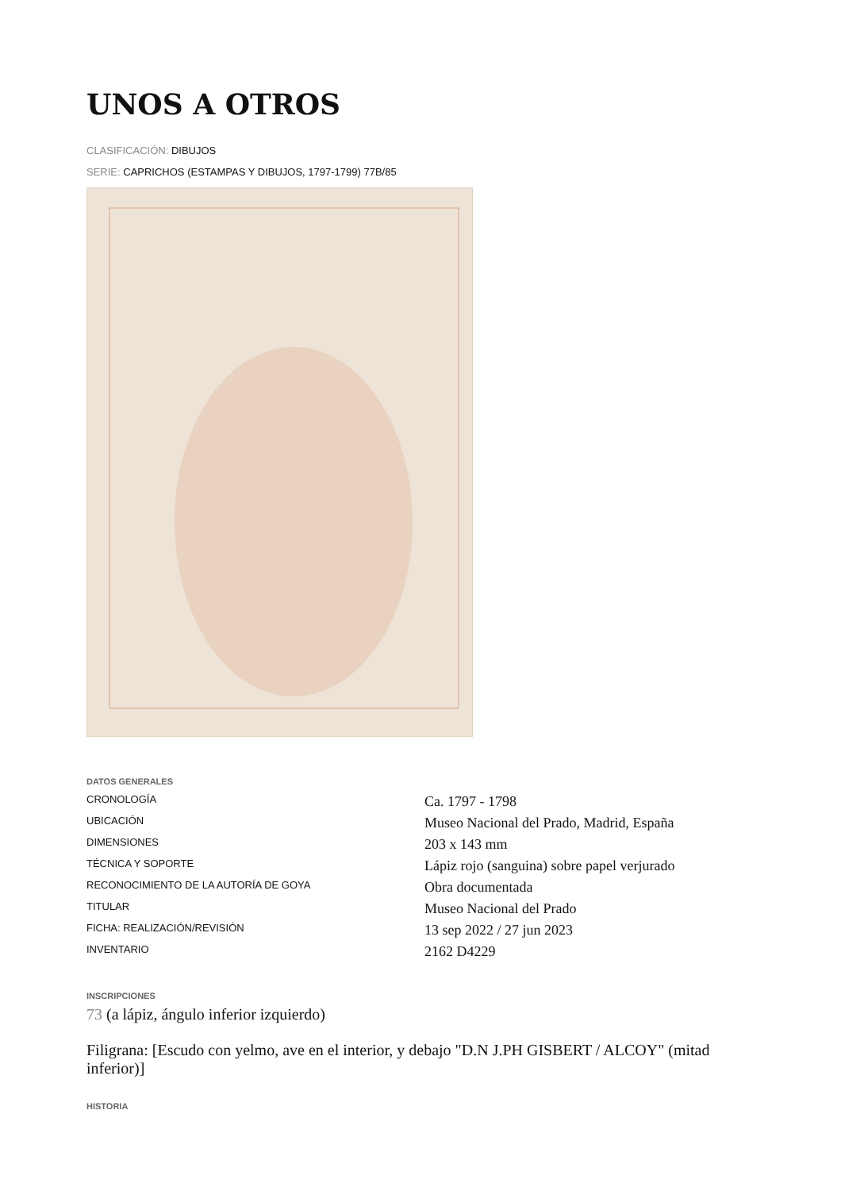UNOS A OTROS
CLASIFICACIÓN: DIBUJOS
SERIE: CAPRICHOS (ESTAMPAS Y DIBUJOS, 1797-1799) 77B/85
DATOS GENERALES
| CRONOLOGÍA | Ca. 1797 - 1798 |
| UBICACIÓN | Museo Nacional del Prado, Madrid, España |
| DIMENSIONES | 203 x 143 mm |
| TÉCNICA Y SOPORTE | Lápiz rojo (sanguina) sobre papel verjurado |
| RECONOCIMIENTO DE LA AUTORÍA DE GOYA | Obra documentada |
| TITULAR | Museo Nacional del Prado |
| FICHA: REALIZACIÓN/REVISIÓN | 13 sep 2022 / 27 jun 2023 |
| INVENTARIO | 2162 D4229 |
INSCRIPCIONES
73 (a lápiz, ángulo inferior izquierdo)
Filigrana: [Escudo con yelmo, ave en el interior, y debajo "D.N J.PH GISBERT / ALCOY" (mitad inferior)]
HISTORIA